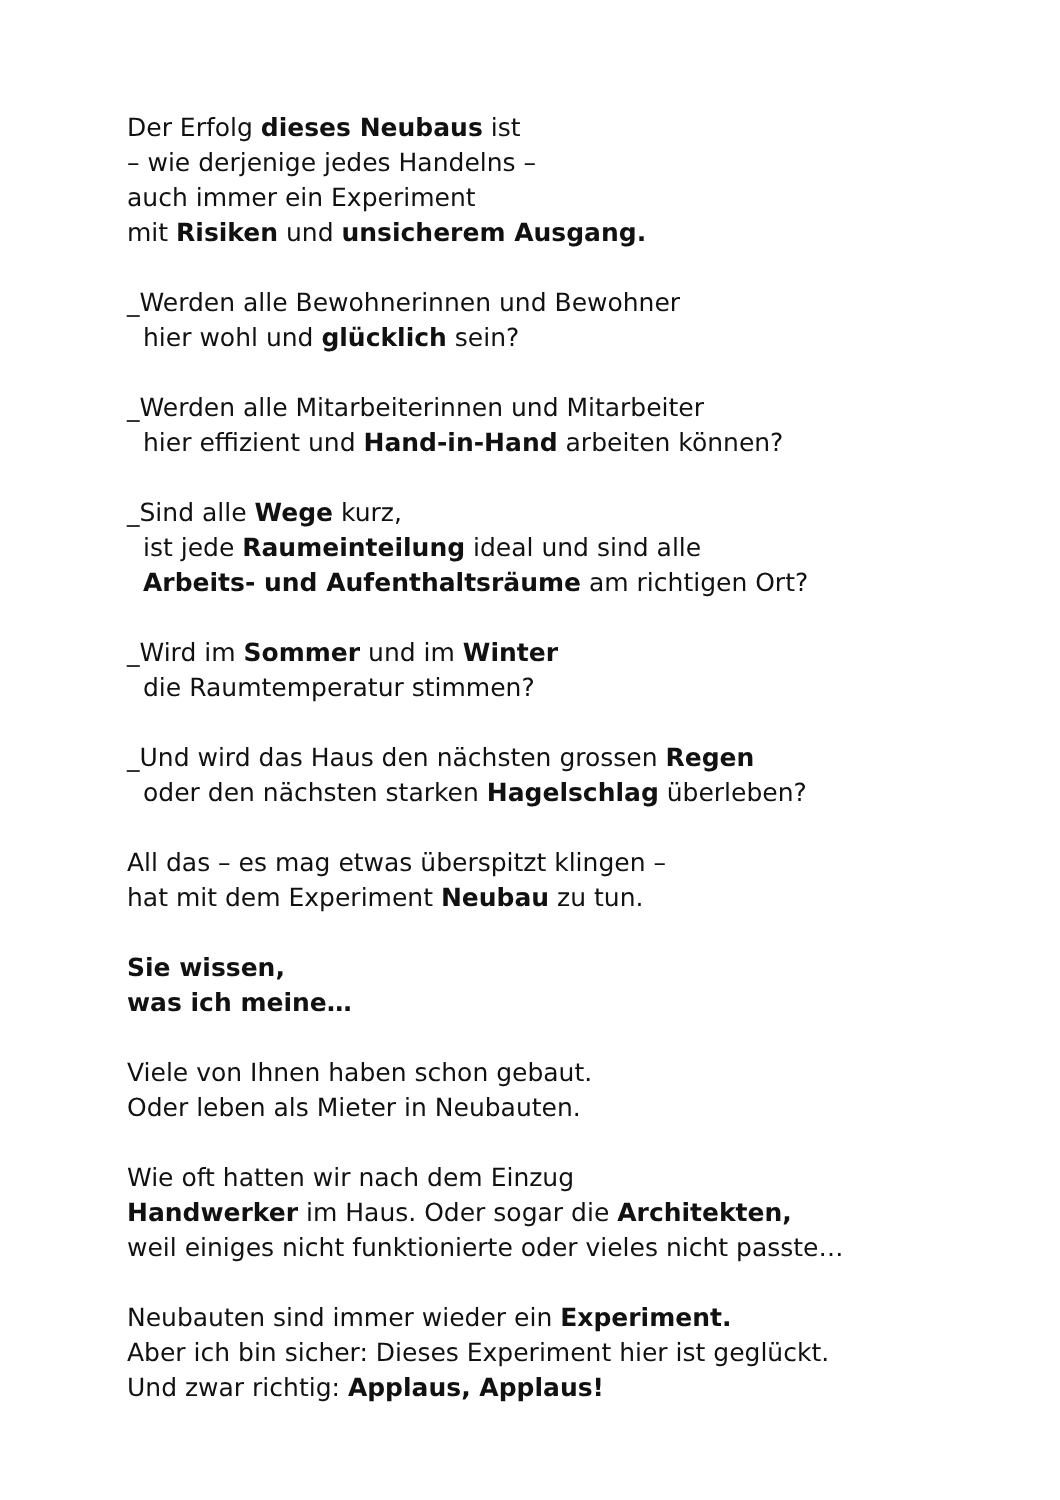Der Erfolg dieses Neubaus ist
– wie derjenige jedes Handelns –
auch immer ein Experiment
mit Risiken und unsicherem Ausgang.
_Werden alle Bewohnerinnen und Bewohner
hier wohl und glücklich sein?
_Werden alle Mitarbeiterinnen und Mitarbeiter
hier effizient und Hand-in-Hand arbeiten können?
_Sind alle Wege kurz,
ist jede Raumeinteilung ideal und sind alle
Arbeits- und Aufenthaltsräume am richtigen Ort?
_Wird im Sommer und im Winter
die Raumtemperatur stimmen?
_Und wird das Haus den nächsten grossen Regen
oder den nächsten starken Hagelschlag überleben?
All das – es mag etwas überspitzt klingen –
hat mit dem Experiment Neubau zu tun.
Sie wissen,
was ich meine…
Viele von Ihnen haben schon gebaut.
Oder leben als Mieter in Neubauten.
Wie oft hatten wir nach dem Einzug
Handwerker im Haus. Oder sogar die Architekten,
weil einiges nicht funktionierte oder vieles nicht passte…
Neubauten sind immer wieder ein Experiment.
Aber ich bin sicher: Dieses Experiment hier ist geglückt.
Und zwar richtig: Applaus, Applaus!